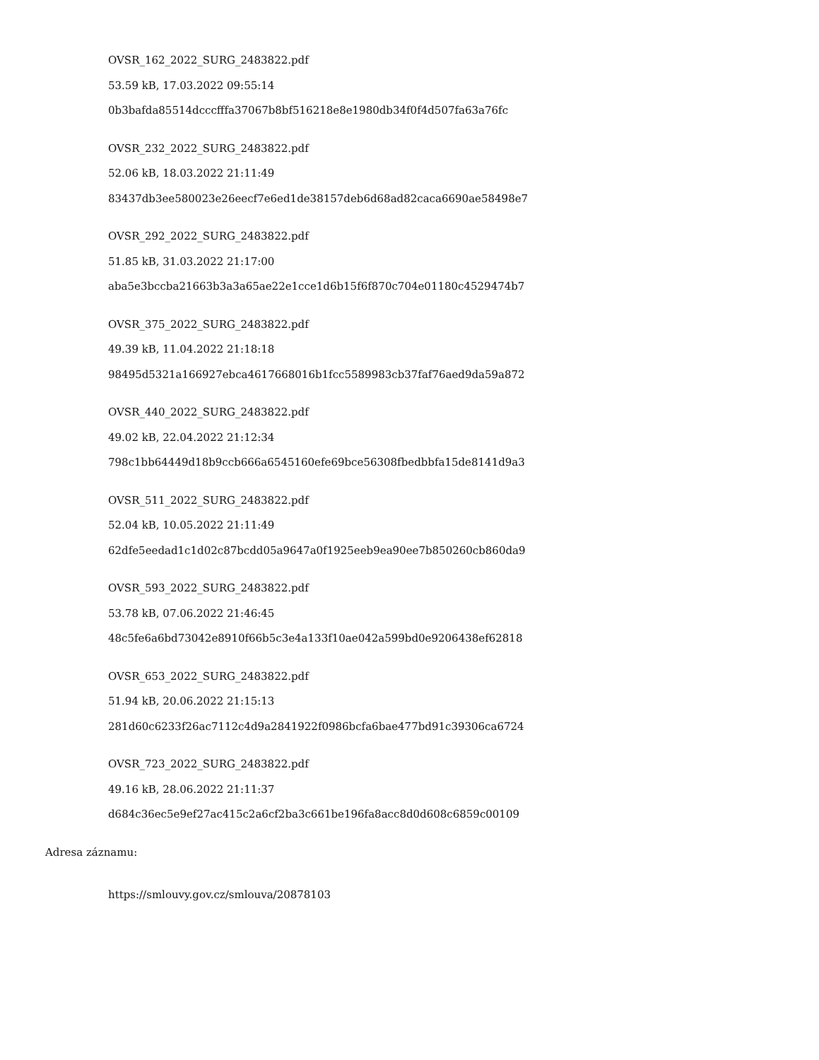OVSR_162_2022_SURG_2483822.pdf
53.59 kB, 17.03.2022 09:55:14
0b3bafda85514dcccfffa37067b8bf516218e8e1980db34f0f4d507fa63a76fc
OVSR_232_2022_SURG_2483822.pdf
52.06 kB, 18.03.2022 21:11:49
83437db3ee580023e26eecf7e6ed1de38157deb6d68ad82caca6690ae58498e7
OVSR_292_2022_SURG_2483822.pdf
51.85 kB, 31.03.2022 21:17:00
aba5e3bccba21663b3a3a65ae22e1cce1d6b15f6f870c704e01180c4529474b7
OVSR_375_2022_SURG_2483822.pdf
49.39 kB, 11.04.2022 21:18:18
98495d5321a166927ebca4617668016b1fcc5589983cb37faf76aed9da59a872
OVSR_440_2022_SURG_2483822.pdf
49.02 kB, 22.04.2022 21:12:34
798c1bb64449d18b9ccb666a6545160efe69bce56308fbedbbfa15de8141d9a3
OVSR_511_2022_SURG_2483822.pdf
52.04 kB, 10.05.2022 21:11:49
62dfe5eedad1c1d02c87bcdd05a9647a0f1925eeb9ea90ee7b850260cb860da9
OVSR_593_2022_SURG_2483822.pdf
53.78 kB, 07.06.2022 21:46:45
48c5fe6a6bd73042e8910f66b5c3e4a133f10ae042a599bd0e9206438ef62818
OVSR_653_2022_SURG_2483822.pdf
51.94 kB, 20.06.2022 21:15:13
281d60c6233f26ac7112c4d9a2841922f0986bcfa6bae477bd91c39306ca6724
OVSR_723_2022_SURG_2483822.pdf
49.16 kB, 28.06.2022 21:11:37
d684c36ec5e9ef27ac415c2a6cf2ba3c661be196fa8acc8d0d608c6859c00109
Adresa záznamu:
https://smlouvy.gov.cz/smlouva/20878103